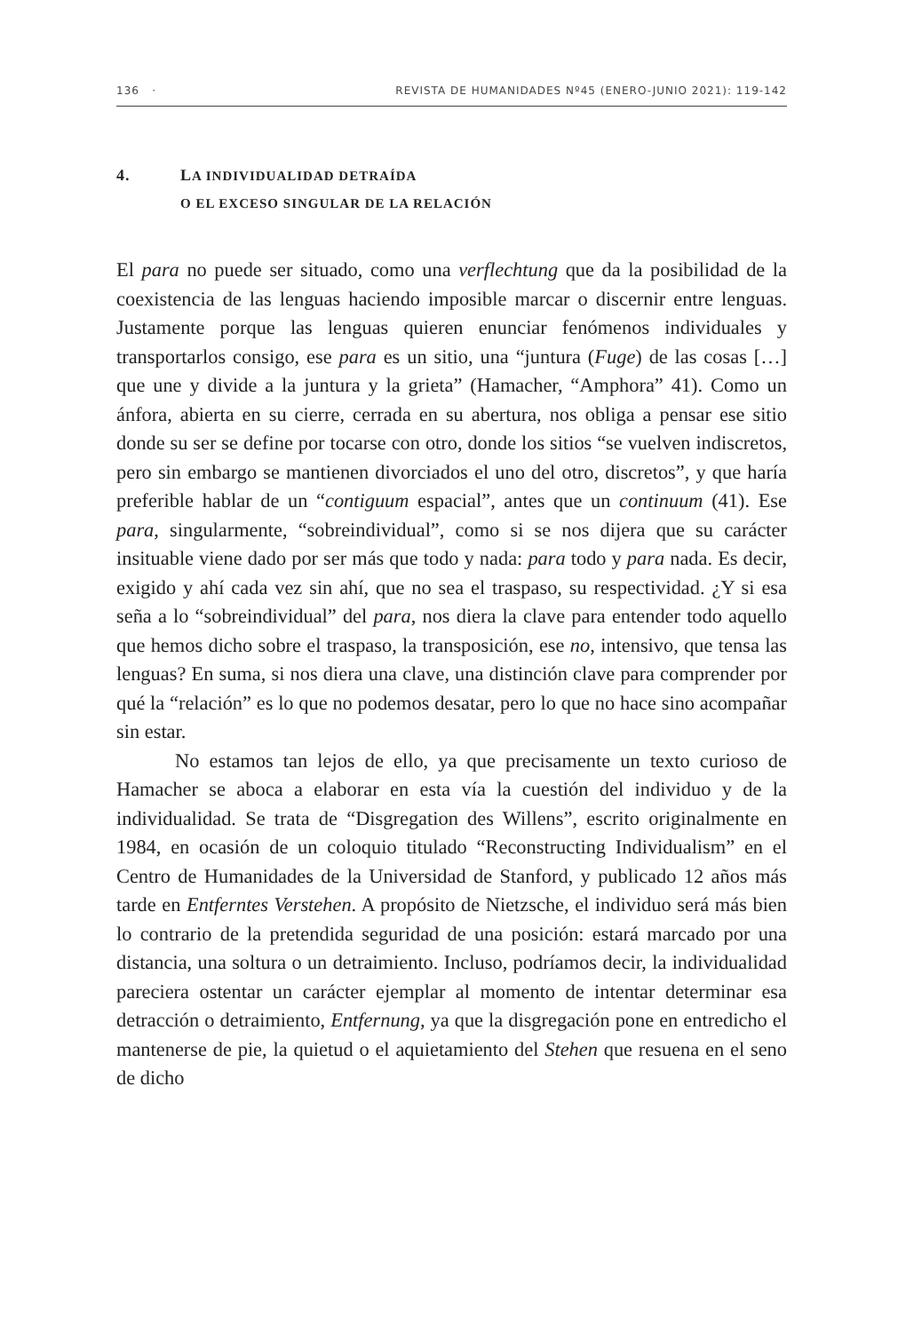136 · REVISTA DE HUMANIDADES Nº45 (ENERO-JUNIO 2021): 119-142
4. LA INDIVIDUALIDAD DETRAÍDA
O EL EXCESO SINGULAR DE LA RELACIÓN
El para no puede ser situado, como una verflechtung que da la posibilidad de la coexistencia de las lenguas haciendo imposible marcar o discernir entre lenguas. Justamente porque las lenguas quieren enunciar fenómenos individuales y transportarlos consigo, ese para es un sitio, una “juntura (Fuge) de las cosas […] que une y divide a la juntura y la grieta” (Hamacher, “Amphora” 41). Como un ánfora, abierta en su cierre, cerrada en su abertura, nos obliga a pensar ese sitio donde su ser se define por tocarse con otro, donde los sitios “se vuelven indiscretos, pero sin embargo se mantienen divorciados el uno del otro, discretos”, y que haría preferible hablar de un “contiguum espacial”, antes que un continuum (41). Ese para, singularmente, “sobreindividual”, como si se nos dijera que su carácter insituable viene dado por ser más que todo y nada: para todo y para nada. Es decir, exigido y ahí cada vez sin ahí, que no sea el traspaso, su respectividad. ¿Y si esa seña a lo “sobreindividual” del para, nos diera la clave para entender todo aquello que hemos dicho sobre el traspaso, la transposición, ese no, intensivo, que tensa las lenguas? En suma, si nos diera una clave, una distinción clave para comprender por qué la “relación” es lo que no podemos desatar, pero lo que no hace sino acompañar sin estar.
No estamos tan lejos de ello, ya que precisamente un texto curioso de Hamacher se aboca a elaborar en esta vía la cuestión del individuo y de la individualidad. Se trata de “Disgregation des Willens”, escrito originalmente en 1984, en ocasión de un coloquio titulado “Reconstructing Individualism” en el Centro de Humanidades de la Universidad de Stanford, y publicado 12 años más tarde en Entferntes Verstehen. A propósito de Nietzsche, el individuo será más bien lo contrario de la pretendida seguridad de una posición: estará marcado por una distancia, una soltura o un detraimiento. Incluso, podríamos decir, la individualidad pareciera ostentar un carácter ejemplar al momento de intentar determinar esa detracción o detraimiento, Entfernung, ya que la disgregación pone en entredicho el mantenerse de pie, la quietud o el aquietamiento del Stehen que resuena en el seno de dicho